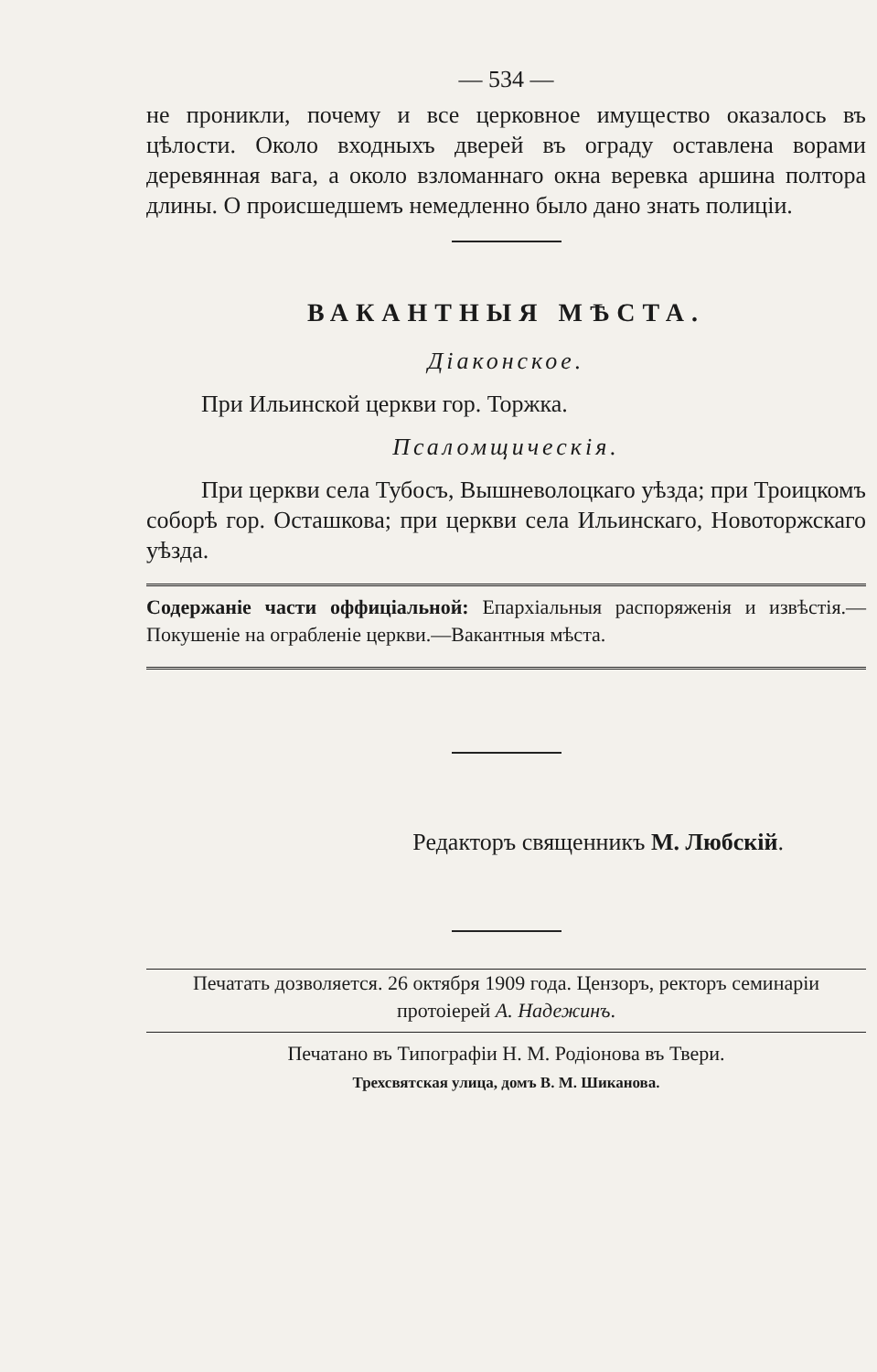— 534 —
не проникли, почему и все церковное имущество оказалось въ цѣлости. Около входныхъ дверей въ ограду оставлена ворами деревянная вага, а около взломаннаго окна веревка аршина полтора длины. О происшедшемъ немедленно было дано знать полиціи.
ВАКАНТНЫЯ МѢСТА.
Діаконское.
При Ильинской церкви гор. Торжка.
Псаломщическія.
При церкви села Тубосъ, Вышневолоцкаго уѣзда; при Троицкомъ соборѣ гор. Осташкова; при церкви села Ильинскаго, Новоторжскаго уѣзда.
Содержаніе части оффиціальной: Епархіальныя распоряженія и извѣстія.—Покушеніе на ограбленіе церкви.—Вакантныя мѣста.
Редакторъ священникъ М. Любскій.
Печатать дозволяется. 26 октября 1909 года. Цензоръ, ректоръ семинаріи протоіерей А. Надежинъ.
Печатано въ Типографіи Н. М. Родіонова въ Твери.
Трехсвятская улица, домъ В. М. Шиканова.